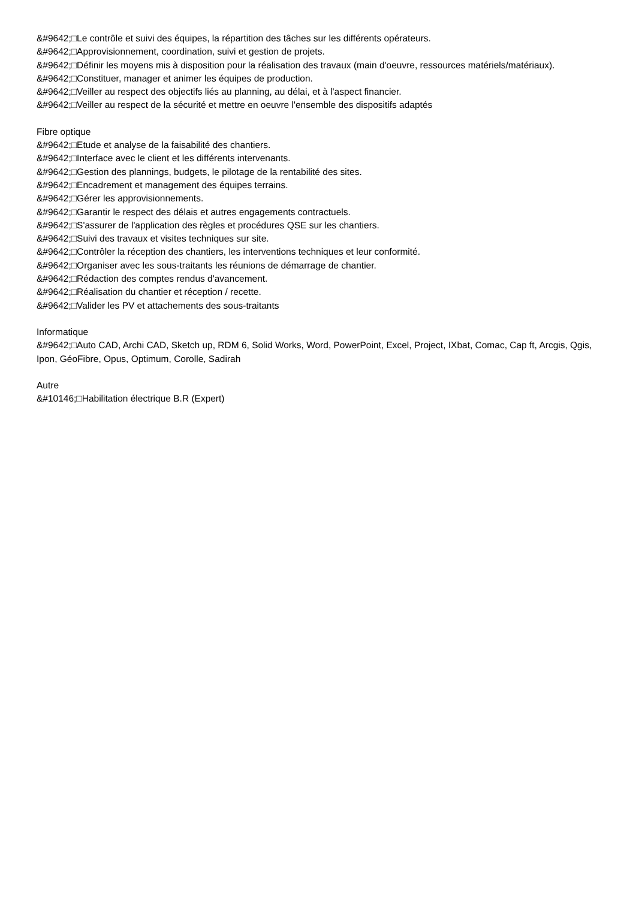&#9642;□Le contrôle et suivi des équipes, la répartition des tâches sur les différents opérateurs.
&#9642;□Approvisionnement, coordination, suivi et gestion de projets.
&#9642;□Définir les moyens mis à disposition pour la réalisation des travaux (main d'oeuvre, ressources matériels/matériaux).
&#9642;□Constituer, manager et animer les équipes de production.
&#9642;□Veiller au respect des objectifs liés au planning, au délai, et à l'aspect financier.
&#9642;□Veiller au respect de la sécurité et mettre en oeuvre l'ensemble des dispositifs adaptés
Fibre optique
&#9642;□Etude et analyse de la faisabilité des chantiers.
&#9642;□Interface avec le client et les différents intervenants.
&#9642;□Gestion des plannings, budgets, le pilotage de la rentabilité des sites.
&#9642;□Encadrement et management des équipes terrains.
&#9642;□Gérer les approvisionnements.
&#9642;□Garantir le respect des délais et autres engagements contractuels.
&#9642;□S'assurer de l'application des règles et procédures QSE sur les chantiers.
&#9642;□Suivi des travaux et visites techniques sur site.
&#9642;□Contrôler la réception des chantiers, les interventions techniques et leur conformité.
&#9642;□Organiser avec les sous-traitants les réunions de démarrage de chantier.
&#9642;□Rédaction des comptes rendus d'avancement.
&#9642;□Réalisation du chantier et réception / recette.
&#9642;□Valider les PV et attachements des sous-traitants
Informatique
&#9642;□Auto CAD, Archi CAD, Sketch up, RDM 6, Solid Works, Word, PowerPoint, Excel, Project, IXbat, Comac, Cap ft, Arcgis, Qgis, Ipon, GéoFibre, Opus, Optimum, Corolle, Sadirah
Autre
&#10146;□Habilitation électrique B.R (Expert)